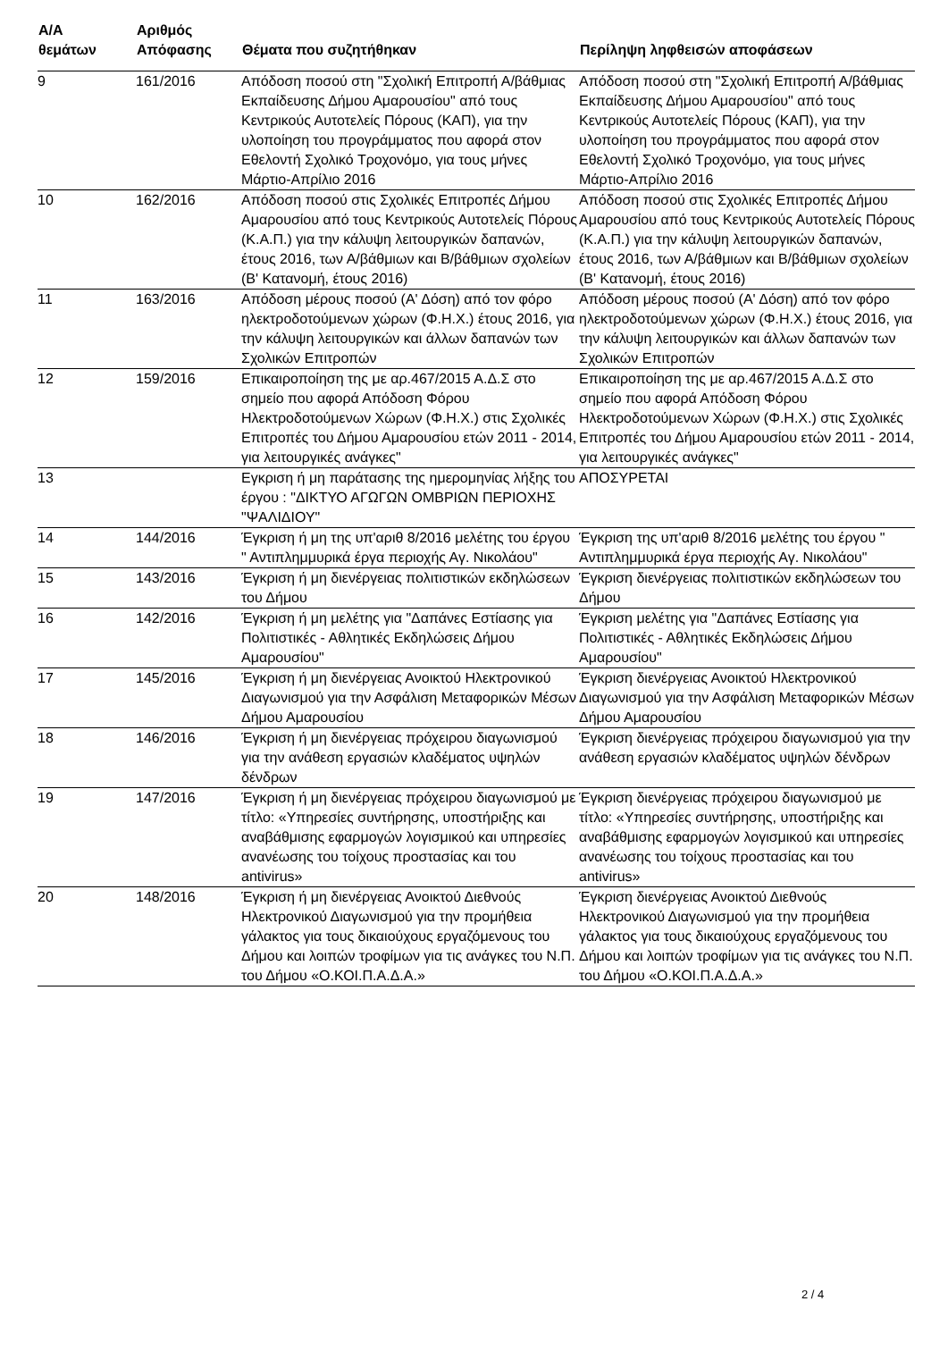| Α/Α θεμάτων | Αριθμός Απόφασης | Θέματα που συζητήθηκαν | Περίληψη ληφθεισών αποφάσεων |
| --- | --- | --- | --- |
| 9 | 161/2016 | Απόδοση ποσού στη "Σχολική Επιτροπή Α/βάθμιας Εκπαίδευσης Δήμου Αμαρουσίου" από τους Κεντρικούς Αυτοτελείς Πόρους (ΚΑΠ), για την υλοποίηση του προγράμματος που αφορά στον Εθελοντή Σχολικό Τροχονόμο, για τους μήνες Μάρτιο-Απρίλιο 2016 | Απόδοση ποσού στη "Σχολική Επιτροπή Α/βάθμιας Εκπαίδευσης Δήμου Αμαρουσίου" από τους Κεντρικούς Αυτοτελείς Πόρους (ΚΑΠ), για την υλοποίηση του προγράμματος που αφορά στον Εθελοντή Σχολικό Τροχονόμο, για τους μήνες Μάρτιο-Απρίλιο 2016 |
| 10 | 162/2016 | Απόδοση ποσού στις Σχολικές Επιτροπές Δήμου Αμαρουσίου από τους Κεντρικούς Αυτοτελείς Πόρους (Κ.Α.Π.) για την κάλυψη λειτουργικών δαπανών, έτους 2016, των Α/βάθμιων και Β/βάθμιων σχολείων (Β' Κατανομή, έτους 2016) | Απόδοση ποσού στις Σχολικές Επιτροπές Δήμου Αμαρουσίου από τους Κεντρικούς Αυτοτελείς Πόρους (Κ.Α.Π.) για την κάλυψη λειτουργικών δαπανών, έτους 2016, των Α/βάθμιων και Β/βάθμιων σχολείων (Β' Κατανομή, έτους 2016) |
| 11 | 163/2016 | Απόδοση μέρους ποσού (Α' Δόση) από τον φόρο ηλεκτροδοτούμενων χώρων (Φ.Η.Χ.) έτους 2016, για την κάλυψη λειτουργικών και άλλων δαπανών των Σχολικών Επιτροπών | Απόδοση μέρους ποσού (Α' Δόση) από τον φόρο ηλεκτροδοτούμενων χώρων (Φ.Η.Χ.) έτους 2016, για την κάλυψη λειτουργικών και άλλων δαπανών των Σχολικών Επιτροπών |
| 12 | 159/2016 | Επικαιροποίηση της με αρ.467/2015 Α.Δ.Σ στο σημείο που αφορά Απόδοση Φόρου Ηλεκτροδοτούμενων Χώρων (Φ.Η.Χ.) στις Σχολικές Επιτροπές του Δήμου Αμαρουσίου ετών 2011 - 2014, για λειτουργικές ανάγκες" | Επικαιροποίηση της με αρ.467/2015 Α.Δ.Σ στο σημείο που αφορά Απόδοση Φόρου Ηλεκτροδοτούμενων Χώρων (Φ.Η.Χ.) στις Σχολικές Επιτροπές του Δήμου Αμαρουσίου ετών 2011 - 2014, για λειτουργικές ανάγκες" |
| 13 | | Εγκριση ή μη παράτασης της ημερομηνίας λήξης του έργου : "ΔΙΚΤΥΟ ΑΓΩΓΩΝ ΟΜΒΡΙΩΝ ΠΕΡΙΟΧΗΣ "ΨΑΛΙΔΙΟΥ" | ΑΠΟΣΥΡΕΤΑΙ |
| 14 | 144/2016 | Έγκριση ή μη της υπ'αριθ 8/2016 μελέτης του έργου " Αντιπλημμυρικά έργα περιοχής Αγ. Νικολάου" | Έγκριση της υπ'αριθ 8/2016 μελέτης του έργου " Αντιπλημμυρικά έργα περιοχής Αγ. Νικολάου" |
| 15 | 143/2016 | Έγκριση ή μη διενέργειας πολιτιστικών εκδηλώσεων του Δήμου | Έγκριση διενέργειας πολιτιστικών εκδηλώσεων του Δήμου |
| 16 | 142/2016 | Έγκριση ή μη μελέτης για "Δαπάνες Εστίασης για Πολιτιστικές - Αθλητικές Εκδηλώσεις Δήμου Αμαρουσίου" | Έγκριση μελέτης για "Δαπάνες Εστίασης για Πολιτιστικές - Αθλητικές Εκδηλώσεις Δήμου Αμαρουσίου" |
| 17 | 145/2016 | Έγκριση ή μη διενέργειας Ανοικτού Ηλεκτρονικού Διαγωνισμού για την Ασφάλιση Μεταφορικών Μέσων Δήμου Αμαρουσίου | Έγκριση διενέργειας Ανοικτού Ηλεκτρονικού Διαγωνισμού για την Ασφάλιση Μεταφορικών Μέσων Δήμου Αμαρουσίου |
| 18 | 146/2016 | Έγκριση ή μη διενέργειας πρόχειρου διαγωνισμού για την ανάθεση εργασιών κλαδέματος υψηλών δένδρων | Έγκριση διενέργειας πρόχειρου διαγωνισμού για την ανάθεση εργασιών κλαδέματος υψηλών δένδρων |
| 19 | 147/2016 | Έγκριση ή μη διενέργειας πρόχειρου διαγωνισμού με τίτλο: «Υπηρεσίες συντήρησης, υποστήριξης και αναβάθμισης εφαρμογών λογισμικού και υπηρεσίες ανανέωσης του τοίχους προστασίας και του antivirus» | Έγκριση διενέργειας πρόχειρου διαγωνισμού με τίτλο: «Υπηρεσίες συντήρησης, υποστήριξης και αναβάθμισης εφαρμογών λογισμικού και υπηρεσίες ανανέωσης του τοίχους προστασίας και του antivirus» |
| 20 | 148/2016 | Έγκριση ή μη διενέργειας Ανοικτού Διεθνούς Ηλεκτρονικού Διαγωνισμού για την προμήθεια γάλακτος για τους δικαιούχους εργαζόμενους του Δήμου και λοιπών τροφίμων για τις ανάγκες του Ν.Π. του Δήμου «Ο.ΚΟΙ.Π.Α.Δ.Α.» | Έγκριση διενέργειας Ανοικτού Διεθνούς Ηλεκτρονικού Διαγωνισμού για την προμήθεια γάλακτος για τους δικαιούχους εργαζόμενους του Δήμου και λοιπών τροφίμων για τις ανάγκες του Ν.Π. του Δήμου «Ο.ΚΟΙ.Π.Α.Δ.Α.» |
2 / 4